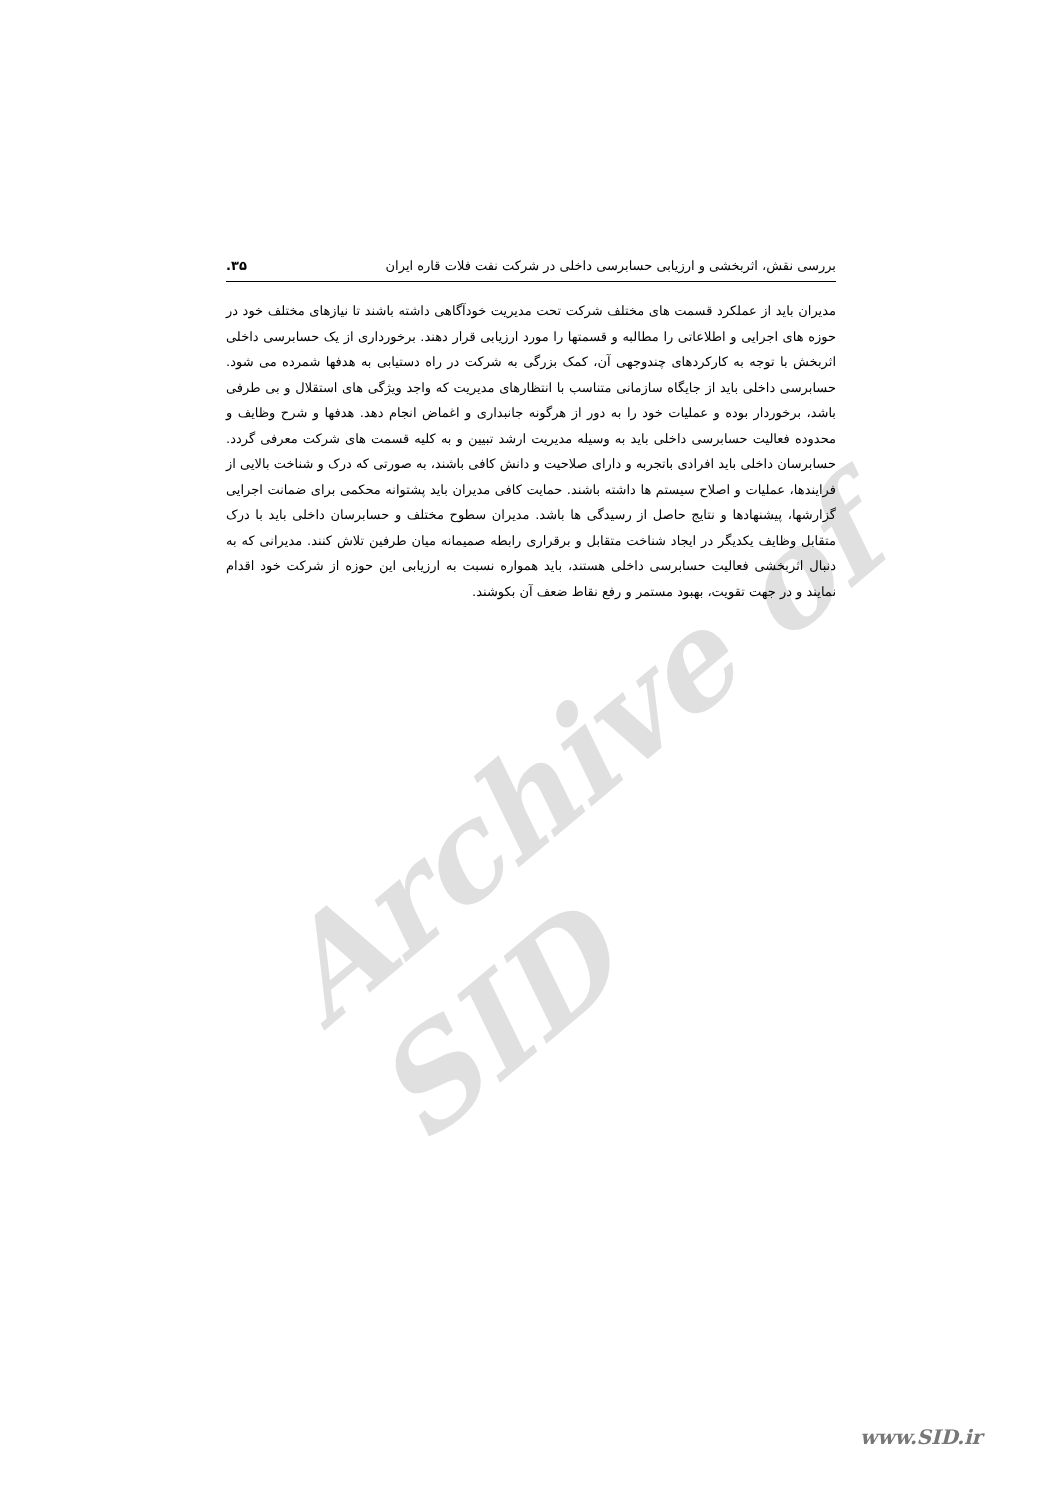Archive of SID
بررسی نقش، اثربخشی و ارزیابی حسابرسی داخلی در شرکت نفت فلات قاره ایران ۳۵.
مدیران باید از عملکرد قسمت های مختلف شرکت تحت مدیریت خودآگاهی داشته باشند تا نیازهای مختلف خود در حوزه های اجرایی و اطلاعاتی را مطالبه و قسمتها را مورد ارزیابی قرار دهند. برخورداری از یک حسابرسی داخلی اثربخش با توجه به کارکردهای چندوجهی آن، کمک بزرگی به شرکت در راه دستیابی به هدفها شمرده می شود. حسابرسی داخلی باید از جایگاه سازمانی متناسب با انتظارهای مدیریت که واجد ویژگی های استقلال و بی طرفی باشد، برخوردار بوده و عملیات خود را به دور از هرگونه جانبداری و اغماض انجام دهد. هدفها و شرح وظایف و محدوده فعالیت حسابرسی داخلی باید به وسیله مدیریت ارشد تبیین و به کلیه قسمت های شرکت معرفی گردد. حسابرسان داخلی باید افرادی باتجربه و دارای صلاحیت و دانش کافی باشند، به صورتی که درک و شناخت بالایی از فرایندها، عملیات و اصلاح سیستم ها داشته باشند. حمایت کافی مدیران باید پشتوانه محکمی برای ضمانت اجرایی گزارشها، پیشنهادها و نتایج حاصل از رسیدگی ها باشد. مدیران سطوح مختلف و حسابرسان داخلی باید با درک متقابل وظایف یکدیگر در ایجاد شناخت متقابل و برقراری رابطه صمیمانه میان طرفین تلاش کنند. مدیرانی که به دنبال اثربخشی فعالیت حسابرسی داخلی هستند، باید همواره نسبت به ارزیابی این حوزه از شرکت خود اقدام نمایند و در جهت تقویت، بهبود مستمر و رفع نقاط ضعف آن بکوشند.
www.SID.ir